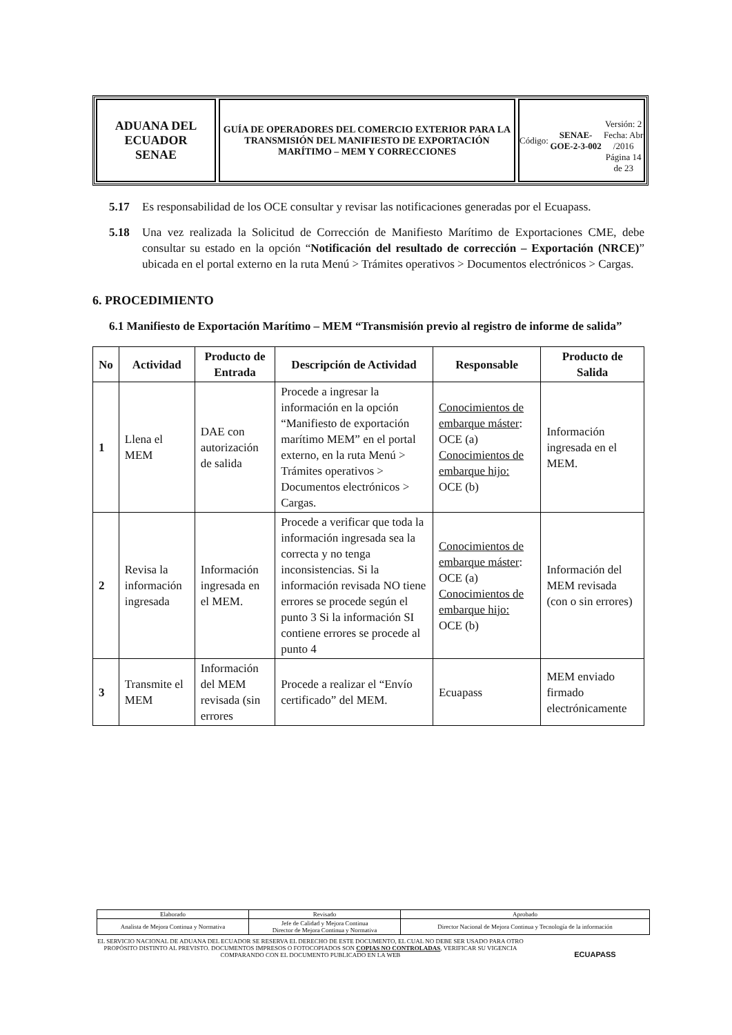ADUANA DEL ECUADOR
SENAE
GUÍA DE OPERADORES DEL COMERCIO EXTERIOR PARA LA TRANSMISIÓN DEL MANIFIESTO DE EXPORTACIÓN MARÍTIMO – MEM Y CORRECCIONES
Código:
SENAE-GOE-2-3-002
Versión: 2
Fecha: Abr /2016
Página 14 de 23
5.17 Es responsabilidad de los OCE consultar y revisar las notificaciones generadas por el Ecuapass.
5.18 Una vez realizada la Solicitud de Corrección de Manifiesto Marítimo de Exportaciones CME, debe consultar su estado en la opción “Notificación del resultado de corrección – Exportación (NRCE)” ubicada en el portal externo en la ruta Menú > Trámites operativos > Documentos electrónicos > Cargas.
6. PROCEDIMIENTO
6.1 Manifiesto de Exportación Marítimo – MEM “Transmisión previo al registro de informe de salida”
| No | Actividad | Producto de Entrada | Descripción de Actividad | Responsable | Producto de Salida |
| --- | --- | --- | --- | --- | --- |
| 1 | Llena el MEM | DAE con autorización de salida | Procede a ingresar la información en la opción “Manifiesto de exportación marítimo MEM” en el portal externo, en la ruta Menú > Trámites operativos > Documentos electrónicos > Cargas. | Conocimientos de embarque máster : OCE (a) Conocimientos de embarque hijo: OCE (b) | Información ingresada en el MEM. |
| 2 | Revisa la información ingresada | Información ingresada en el MEM. | Procede a verificar que toda la información ingresada sea la correcta y no tenga inconsistencias. Si la información revisada NO tiene errores se procede según el punto 3 Si la información SI contiene errores se procede al punto 4 | Conocimientos de embarque máster : OCE (a) Conocimientos de embarque hijo: OCE (b) | Información del MEM revisada (con o sin errores) |
| 3 | Transmite el MEM | Información del MEM revisada (sin errores | Procede a realizar el “Envío certificado” del MEM. | Ecuapass | MEM enviado firmado electrónicamente |
| Elaborado | Revisado | Aprobado |
| Analista de Mejora Continua y Normativa | Jefe de Calidad y Mejora Continua Director de Mejora Continua y Normativa | Director Nacional de Mejora Continua y Tecnología de la información |
EL SERVICIO NACIONAL DE ADUANA DEL ECUADOR SE RESERVA EL DERECHO DE ESTE DOCUMENTO, EL CUAL NO DEBE SER USADO PARA OTRO PROPÓSITO DISTINTO AL PREVISTO. DOCUMENTOS IMPRESOS O FOTOCOPIADOS SON COPIAS NO CONTROLADAS, VERIFICAR SU VIGENCIA COMPARANDO CON EL DOCUMENTO PUBLICADO EN LA WEB ECUAPASS